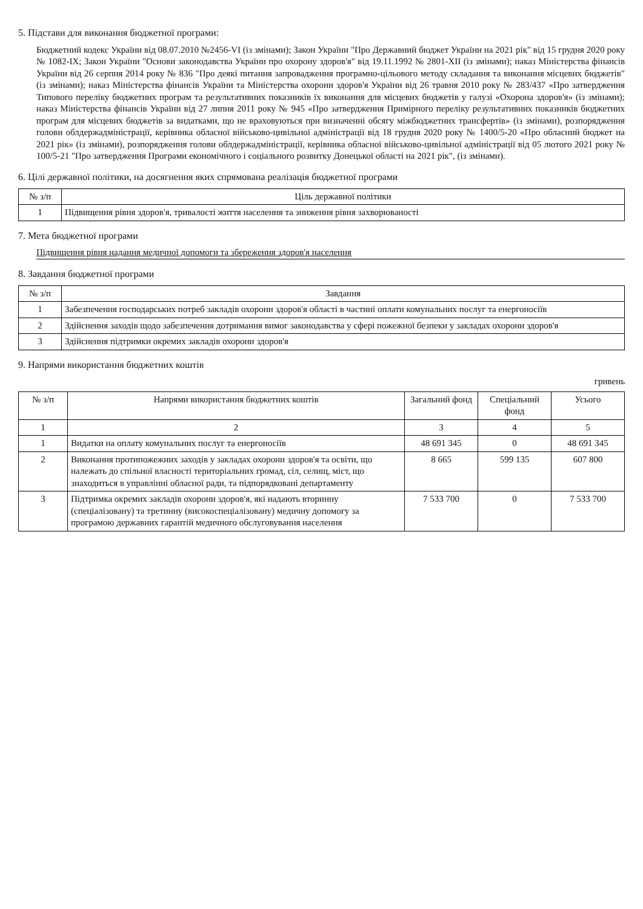5. Підстави для виконання бюджетної програми:
Бюджетний кодекс України від 08.07.2010 №2456-VI (із змінами); Закон України "Про Державний бюджет України на 2021 рік" від 15 грудня 2020 року № 1082-IX; Закон України "Основи законодавства України про охорону здоров'я" від 19.11.1992 № 2801-XII (із змінами); наказ Міністерства фінансів України від 26 серпня 2014 року № 836 "Про деякі питання запровадження програмно-цільового методу складання та виконання місцевих бюджетів" (із змінами); наказ Міністерства фінансів України та Міністерства охорони здоров'я України від 26 травня 2010 року № 283/437 «Про затвердження Типового переліку бюджетних програм та результативних показників їх виконання для місцевих бюджетів у галузі «Охорона здоров'я» (із змінами); наказ Міністерства фінансів України від 27 липня 2011 року № 945 «Про затвердження Примірного переліку результативних показників бюджетних програм для місцевих бюджетів за видатками, що не враховуються при визначенні обсягу міжбюджетних трансфертів» (із змінами), розпорядження голови облдержадміністрації, керівника обласної військово-цивільної адміністрації від 18 грудня 2020 року № 1400/5-20 «Про обласний бюджет на 2021 рік» (із змінами), розпорядження голови облдержадміністрації, керівника обласної військово-цивільної адміністрації від 05 лютого 2021 року № 100/5-21 "Про затвердження Програми економічного і соціального розвитку Донецької області на 2021 рік", (із змінами).
6. Цілі державної політики, на досягнення яких спрямована реалізація бюджетної програми
| № з/п | Ціль державної політики |
| --- | --- |
| 1 | Підвищення рівня здоров'я, тривалості життя населення та зниження рівня захворюваності |
7. Мета бюджетної програми
Підвищення рівня надання медичної допомоги та збереження здоров'я населення
8. Завдання бюджетної програми
| № з/п | Завдання |
| --- | --- |
| 1 | Забезпечення господарських потреб закладів охорони здоров'я області в частині оплати комунальних послуг та енергоносіїв |
| 2 | Здійснення заходів щодо забезпечення дотримання вимог законодавства у сфері пожежної безпеки у закладах охорони здоров'я |
| 3 | Здійснення підтримки окремих закладів охорони здоров'я |
9. Напрями використання бюджетних коштів
гривень
| № з/п | Напрями використання бюджетних коштів | Загальний фонд | Спеціальний фонд | Усього |
| --- | --- | --- | --- | --- |
| 1 | 2 | 3 | 4 | 5 |
| 1 | Видатки на оплату комунальних послуг та енергоносіїв | 48 691 345 | 0 | 48 691 345 |
| 2 | Виконання протипожежних заходів у закладах охорони здоров'я та освіти, що належать до спільної власності територіальних громад, сіл, селищ, міст, що знаходиться в управлінні обласної ради, та підпорядковані департаменту | 8 665 | 599 135 | 607 800 |
| 3 | Підтримка окремих закладів охорони здоров'я, які надають вторинну (спеціалізовану) та третинну (високоспеціалізовану) медичну допомогу за програмою державних гарантій медичного обслуговування населення | 7 533 700 | 0 | 7 533 700 |